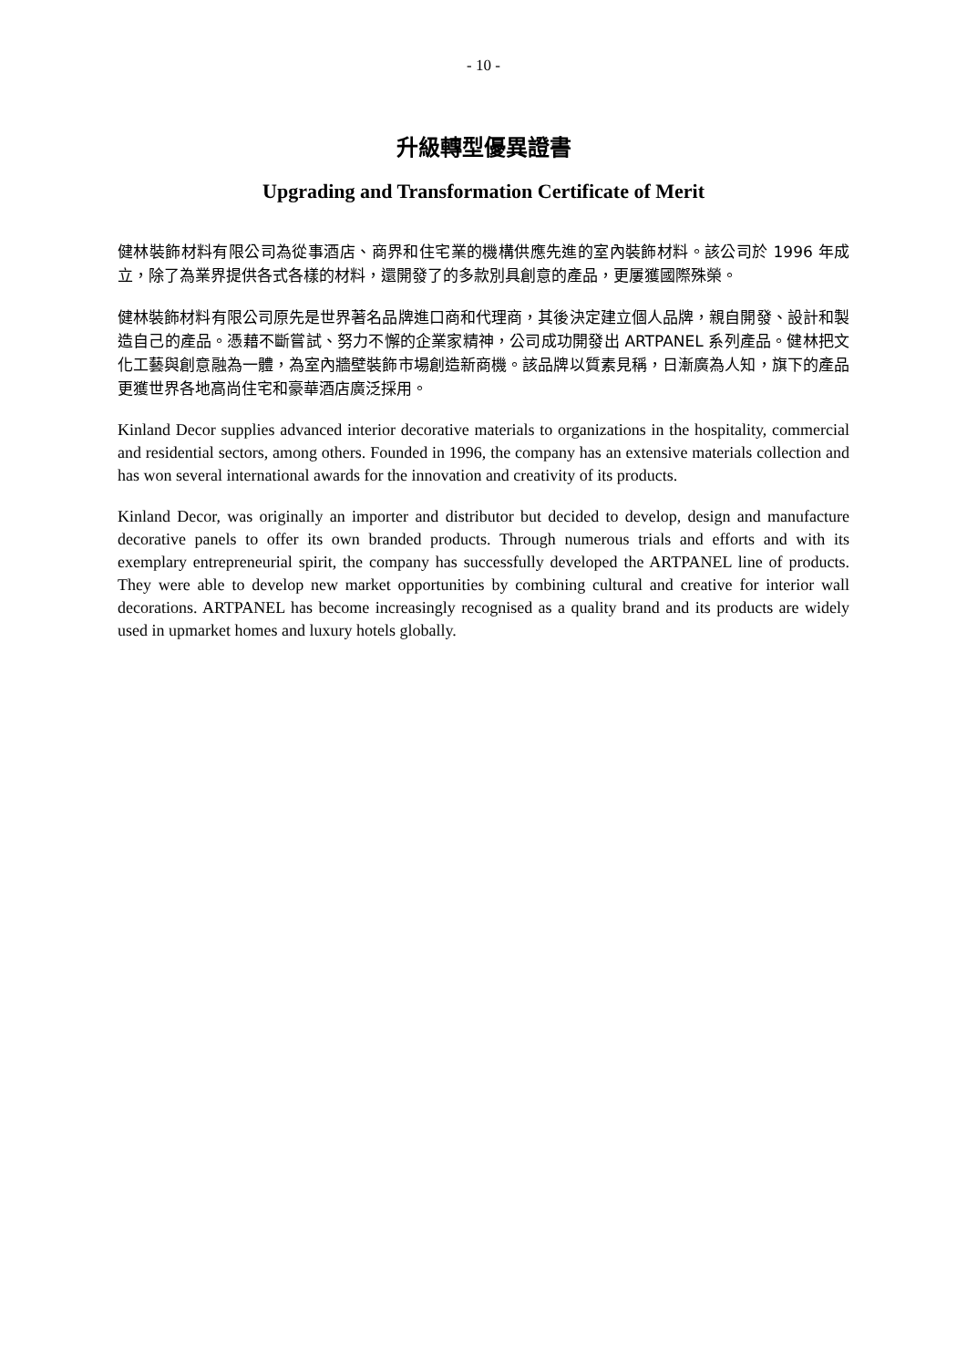- 10 -
升級轉型優異證書
Upgrading and Transformation Certificate of Merit
健林裝飾材料有限公司為從事酒店、商界和住宅業的機構供應先進的室內裝飾材料。該公司於 1996 年成立，除了為業界提供各式各樣的材料，還開發了的多款別具創意的產品，更屢獲國際殊榮。
健林裝飾材料有限公司原先是世界著名品牌進口商和代理商，其後決定建立個人品牌，親自開發、設計和製造自己的產品。憑藉不斷嘗試、努力不懈的企業家精神，公司成功開發出 ARTPANEL 系列產品。健林把文化工藝與創意融為一體，為室內牆壁裝飾市場創造新商機。該品牌以質素見稱，日漸廣為人知，旗下的產品更獲世界各地高尚住宅和豪華酒店廣泛採用。
Kinland Decor supplies advanced interior decorative materials to organizations in the hospitality, commercial and residential sectors, among others. Founded in 1996, the company has an extensive materials collection and has won several international awards for the innovation and creativity of its products.
Kinland Decor, was originally an importer and distributor but decided to develop, design and manufacture decorative panels to offer its own branded products. Through numerous trials and efforts and with its exemplary entrepreneurial spirit, the company has successfully developed the ARTPANEL line of products. They were able to develop new market opportunities by combining cultural and creative for interior wall decorations. ARTPANEL has become increasingly recognised as a quality brand and its products are widely used in upmarket homes and luxury hotels globally.